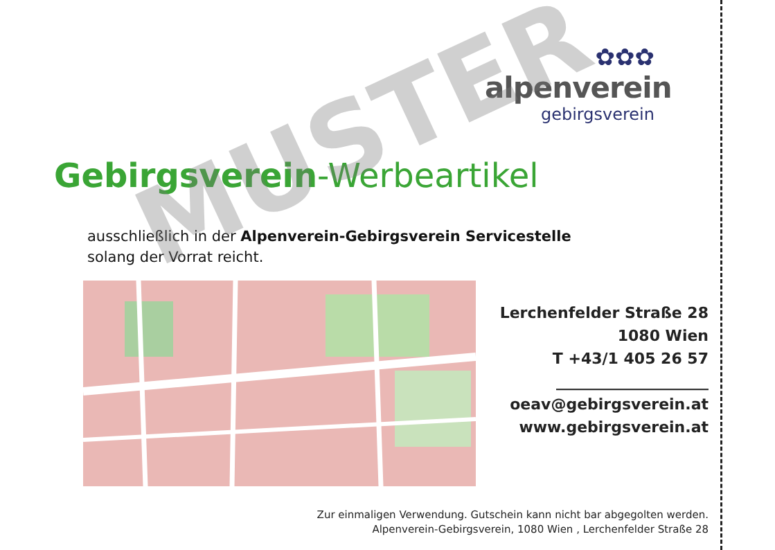✿✿✿
alpenverein
gebirgsverein
Gebirgsverein-Werbeartikel
ausschließlich in der Alpenverein-Gebirgsverein Servicestelle
solang der Vorrat reicht.
Lerchenfelder Straße 28
1080 Wien
T +43/1 405 26 57
____________________
oeav@gebirgsverein.at
www.gebirgsverein.at
Zur einmaligen Verwendung. Gutschein kann nicht bar abgegolten werden.
Alpenverein-Gebirgsverein, 1080 Wien , Lerchenfelder Straße 28
MUSTER